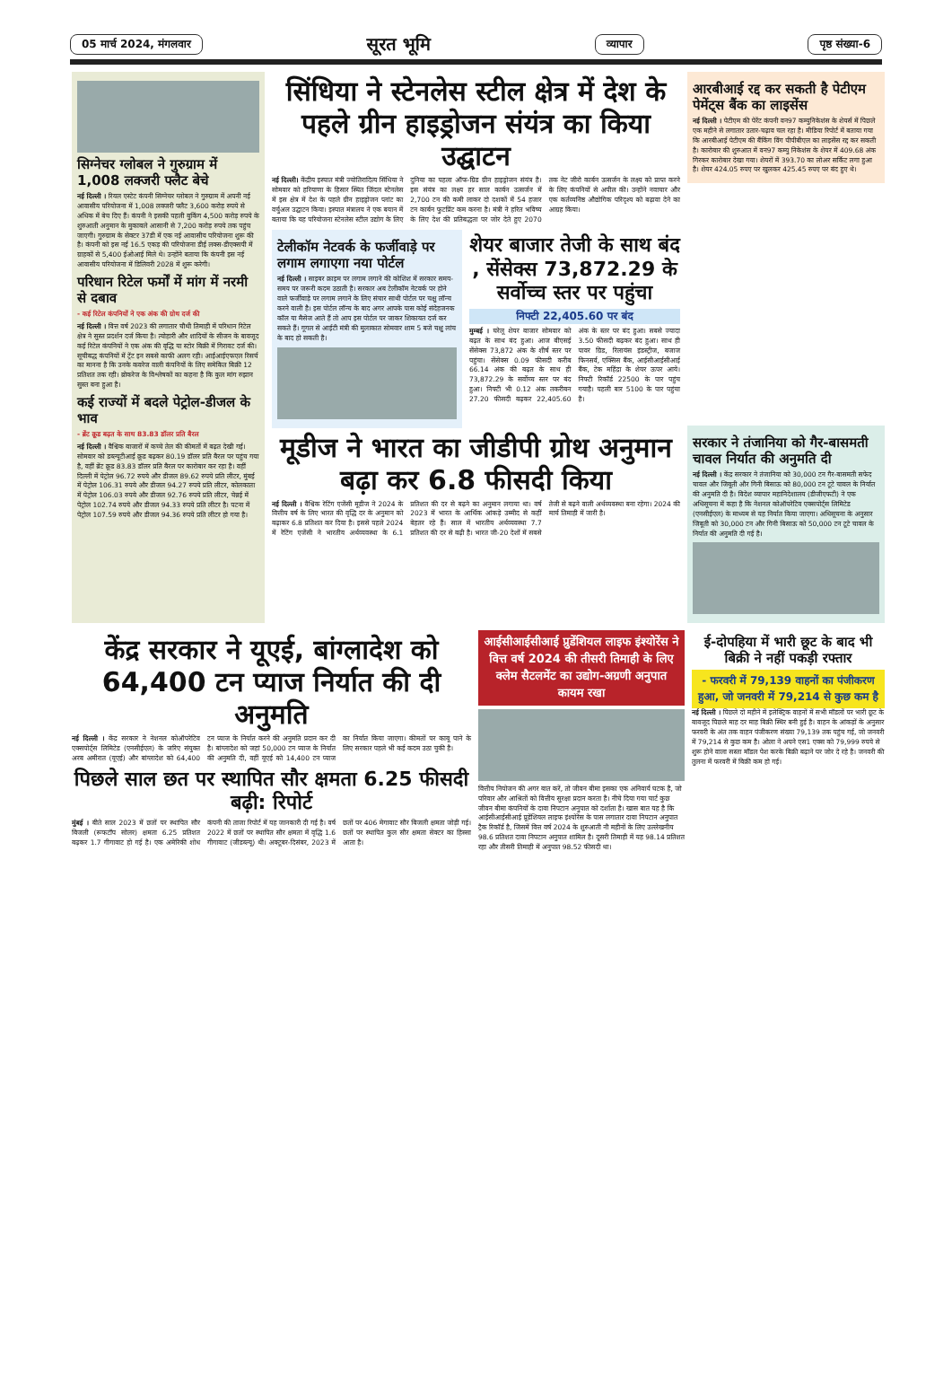05 मार्च 2024, मंगलवार सूरत भूमि व्यापार पृष्ठ संख्या-6
सिग्नेचर ग्लोबल ने गुरुग्राम में 1,008 लक्जरी फ्लैट बेचे
नई दिल्ली । रियल एस्टेट कंपनी सिग्नेचर ग्लोबल ने गुरुग्राम में अपनी नई आवासीय परियोजना में 1,008 लक्जरी फ्लैट 3,600 करोड़ रुपये से अधिक में बेच दिए हैं। कंपनी ने इसकी पहली बुकिंग 4,500 करोड़ रुपये के शुरुआती अनुमान के मुकाबले आसानी से 7,200 करोड़ रुपये तक पहुंच जाएगी। गुरुग्राम के सेक्टर 37डी में एक नई आवासीय परियोजना शुरू की है। कंपनी को इस नई 16.5 एकड़ की परियोजना डीई लक्स-डीएक्सपी में ग्राहकों से 5,400 ईओआई मिले थे। उन्होंने बताया कि कंपनी इस नई आवासीय परियोजना में डिलिवरी 2028 में शुरू करेगी।
परिधान रिटेल फर्मों में मांग में नरमी से दबाव
- कई रिटेल कंपनियों ने एक अंक की ग्रोथ दर्ज की
नई दिल्ली । वित्त वर्ष 2023 की लगातार चौथी तिमाही में परिधान रिटेल क्षेत्र ने सुस्त प्रदर्शन दर्ज किया है। त्योहारी और शादियों के सीजन के बावजूद कई रिटेल कंपनियों ने एक अंक की वृद्धि या स्टोर बिक्री में गिरावट दर्ज की। सूचीबद्ध कंपनियों में ट्रेंट इन सबसे काफी अलग रही। आईआईएफएल रिसर्च का मानना है कि उनके कवरेज वाली कंपनियों के लिए समेकित बिक्री 12 प्रतिशत तक रही। ब्रोकरेज के विश्लेषकों का कहना है कि कुल मांग रुझान सुस्त बना हुआ है।
कई राज्यों में बदले पेट्रोल-डीजल के भाव
- ब्रेंट क्रूड बढ़त के साथ 83.83 डॉलर प्रति बैरल
नई दिल्ली । वैश्विक बाजारों में कच्चे तेल की कीमतों में बढ़त देखी गई। सोमवार को डब्ल्यूटीआई क्रूड बढ़कर 80.19 डॉलर प्रति बैरल पर पहुंच गया है, वहीं ब्रेंट क्रूड 83.83 डॉलर प्रति बैरल पर कारोबार कर रहा है। वहीं दिल्ली में पेट्रोल 96.72 रुपये और डीजल 89.62 रुपये प्रति लीटर, मुंबई में पेट्रोल 106.31 रुपये और डीजल 94.27 रुपये प्रति लीटर, कोलकाता में पेट्रोल 106.03 रुपये और डीजल 92.76 रुपये प्रति लीटर, चेन्नई में पेट्रोल 102.74 रुपये और डीजल 94.33 रुपये प्रति लीटर है। पटना में पेट्रोल 107.59 रुपये और डीजल 94.36 रुपये प्रति लीटर हो गया है।
सिंधिया ने स्टेनलेस स्टील क्षेत्र में देश के पहले ग्रीन हाइड्रोजन संयंत्र का किया उद्घाटन
नई दिल्ली। केंद्रीय इस्पात मंत्री ज्योतिरादित्य सिंधिया ने सोमवार को हरियाणा के हिसार स्थित जिंदल स्टेनलेस में इस क्षेत्र में देश के पहले ग्रीन हाइड्रोजन प्लांट का वर्चुअल उद्घाटन किया। इस्पात मंत्रालय ने एक बयान में बताया कि यह परियोजना स्टेनलेस स्टील उद्योग के लिए दुनिया का पहला ऑफ-ग्रिड ग्रीन हाइड्रोजन संयंत्र है। इस संयंत्र का लक्ष्य हर साल कार्बन उत्सर्जन में 2,700 टन की कमी लाकर दो दशकों में 54 हजार टन कार्बन फुटप्रिंट कम करना है। मंत्री ने हरित भविष्य के लिए देश की प्रतिबद्धता पर जोर देते हुए 2070 तक नेट जीरो कार्बन उत्सर्जन के लक्ष्य को प्राप्त करने के लिए कंपनियों से अपील की। उन्होंने नवाचार और एक कर्तव्यनिष्ठ औद्योगिक परिदृश्य को बढ़ावा देने का आग्रह किया।
टेलीकॉम नेटवर्क के फर्जीवाड़े पर लगाम लगाएगा नया पोर्टल
नई दिल्ली । साइबर क्राइम पर लगाम लगाने की कोशिश में सरकार समय-समय पर जरूरी कदम उठाती है। सरकार अब टेलीकॉम नेटवर्क पर होने वाले फर्जीवाड़े पर लगाम लगाने के लिए संचार साथी पोर्टल पर चक्षु लॉन्च करने वाली है। इस पोर्टल लॉन्च के बाद अगर आपके पास कोई संदेहजनक कॉल या मैसेज आते हैं तो आप इस पोर्टल पर जाकर शिकायत दर्ज कर सकते हैं। गूगल से आईटी मंत्री की मुलाकात सोमवार शाम 5 बजे चक्षु लांच के बाद हो सकती है।
शेयर बाजार तेजी के साथ बंद , सेंसेक्स 73,872.29 के सर्वोच्च स्तर पर पहुंचा
निफ्टी 22,405.60 पर बंद
मुम्बई । घरेलू शेयर बाजार सोमवार को बढ़त के साथ बंद हुआ। आज बीएसई सेंसेक्स 73,872 अंक के शीर्ष स्तर पर पहुंचा। सेंसेक्स 0.09 फीसदी करीब 66.14 अंक की बढ़त के साथ ही 73,872.29 के सर्वोच्च स्तर पर बंद हुआ। निफ्टी भी 0.12 अंक तकरीबन 27.20 फीसदी बढ़कर 22,405.60 अंक के स्तर पर बंद हुआ। सबसे ज्यादा 3.50 फीसदी बढ़कर बंद हुआ। साथ ही पावर ग्रिड, रिलायंस इंडस्ट्रीज, बजाज फिनसर्व, एक्सिस बैंक, आईसीआईसीआई बैंक, टेक महिंद्रा के शेयर ऊपर आये। निफ्टी रिकॉर्ड 22500 के पार पहुंच गयाहै। पहली बार 5100 के पार पहुंचा है।
मूडीज ने भारत का जीडीपी ग्रोथ अनुमान बढ़ा कर 6.8 फीसदी किया
नई दिल्ली । वैश्विक रेटिंग एजेंसी मूडीज ने 2024 के वित्तीय वर्ष के लिए भारत की वृद्धि दर के अनुमान को बढ़ाकर 6.8 प्रतिशत कर दिया है। इससे पहले 2024 में रेटिंग एजेंसी ने भारतीय अर्थव्यवस्था के 6.1 प्रतिशत की दर से बढ़ने का अनुमान लगाया था। वर्ष 2023 में भारत के आर्थिक आंकड़े उम्मीद से कहीं बेहतर रहे हैं। साल में भारतीय अर्थव्यवस्था 7.7 प्रतिशत की दर से बढ़ी है। भारत जी-20 देशों में सबसे तेजी से बढ़ने वाली अर्थव्यवस्था बना रहेगा। 2024 की मार्च तिमाही में जारी है।
आरबीआई रद्द कर सकती है पेटीएम पेमेंट्स बैंक का लाइसेंस
नई दिल्ली । पेटीएम की पेरेंट कंपनी वन97 कम्युनिकेशंस के शेयर्स में पिछले एक महीने से लगातार उतार-चढ़ाव चल रहा है। मीडिया रिपोर्ट में बताया गया कि आरबीआई पेटीएम की बैंकिंग विंग पीपीबीएल का लाइसेंस रद्द कर सकती है। कारोबार की शुरुआत में वन97 कम्यु निकेशंस के शेयर में 409.68 अंक गिरकर कारोबार देखा गया। शेयरों में 393.70 का लोअर सर्किट लगा हुआ है। शेयर 424.05 रुपए पर खुलकर 425.45 रुपए पर बंद हुए थे।
सरकार ने तंजानिया को गैर-बासमती चावल निर्यात की अनुमति दी
नई दिल्ली । केंद्र सरकार ने तंजानिया को 30,000 टन गैर-बासमती सफेद चावल और जिबूती और गिनी बिसाऊ को 80,000 टन टूटे चावल के निर्यात की अनुमति दी है। विदेश व्यापार महानिदेशालय (डीजीएफटी) ने एक अधिसूचना में कहा है कि नेशनल कोऑपरेटिव एक्सपोर्ट्स लिमिटेड (एनसीईएल) के माध्यम से यह निर्यात किया जाएगा। अधिसूचना के अनुसार जिबूती को 30,000 टन और गिनी बिसाऊ को 50,000 टन टूटे चावल के निर्यात की अनुमति दी गई है।
केंद्र सरकार ने यूएई, बांग्लादेश को 64,400 टन प्याज निर्यात की दी अनुमति
नई दिल्ली । केंद्र सरकार ने नेशनल कोऑपरेटिव एक्सपोर्ट्स लिमिटेड (एनसीईएल) के जरिए संयुक्त अरब अमीरात (यूएई) और बांग्लादेश को 64,400 टन प्याज के निर्यात करने की अनुमति प्रदान कर दी है। बांग्लादेश को जहां 50,000 टन प्याज के निर्यात की अनुमति दी, वहीं यूएई को 14,400 टन प्याज का निर्यात किया जाएगा। कीमतों पर काबू पाने के लिए सरकार पहले भी कई कदम उठा चुकी है।
पिछले साल छत पर स्थापित सौर क्षमता 6.25 फीसदी बढ़ी: रिपोर्ट
मुंबई । बीते साल 2023 में छतों पर स्थापित सौर बिजली (रूफटॉप सोलर) क्षमता 6.25 प्रतिशत बढ़कर 1.7 गीगावाट हो गई है। एक अमेरिकी शोध कंपनी की ताजा रिपोर्ट में यह जानकारी दी गई है। वर्ष 2022 में छतों पर स्थापित सौर क्षमता में वृद्धि 1.6 गीगावाट (जीडब्ल्यू) थी। अक्टूबर-दिसंबर, 2023 में छतों पर 406 मेगावाट सौर बिजली क्षमता जोड़ी गई। छतों पर स्थापित कुल सौर क्षमता सेक्टर का हिस्सा आता है।
आईसीआईसीआई प्रुडेंशियल लाइफ इंश्योरेंस ने वित्त वर्ष 2024 की तीसरी तिमाही के लिए क्लेम सैटलमेंट का उद्योग-अग्रणी अनुपात कायम रखा
वित्तीय नियोजन की अगर बात करें, तो जीवन बीमा इसका एक अनिवार्य घटक है, जो परिवार और आश्रितों को वित्तीय सुरक्षा प्रदान करता है। नीचे दिया गया चार्ट कुछ जीवन बीमा कंपनियों के दावा निपटान अनुपात को दर्शाता है। खास बात यह है कि आईसीआईसीआई प्रूडेंशियल लाइफ इंश्योरेंस के पास लगातार दावा निपटान अनुपात ट्रैक रिकॉर्ड है, जिसमें वित्त वर्ष 2024 के शुरुआती नौ महीनों के लिए उल्लेखनीय 98.6 प्रतिशत दावा निपटान अनुपात शामिल है। दूसरी तिमाही में यह 98.14 प्रतिशत रहा और तीसरी तिमाही में अनुपात 98.52 फीसदी था।
ई-दोपहिया में भारी छूट के बाद भी बिक्री ने नहीं पकड़ी रफ्तार
- फरवरी में 79,139 वाहनों का पंजीकरण हुआ, जो जनवरी में 79,214 से कुछ कम है
नई दिल्ली । पिछले दो महीने में इलेक्ट्रिक वाहनों में सभी मॉडलों पर भारी छूट के बावजूद पिछले माह दर माह बिक्री स्थिर बनी हुई है। वाहन के आंकड़ों के अनुसार फरवरी के अंत तक वाहन पंजीकरण संख्या 79,139 तक पहुंच गई, जो जनवरी में 79,214 से कुछ कम है। ओला ने अपने एस1 एक्स को 79,999 रुपये से शुरू होने वाला सस्ता मॉडल पेश करके बिक्री बढ़ाने पर जोर दे रहे है। जनवरी की तुलना में फरवरी में बिक्री कम हो गई।